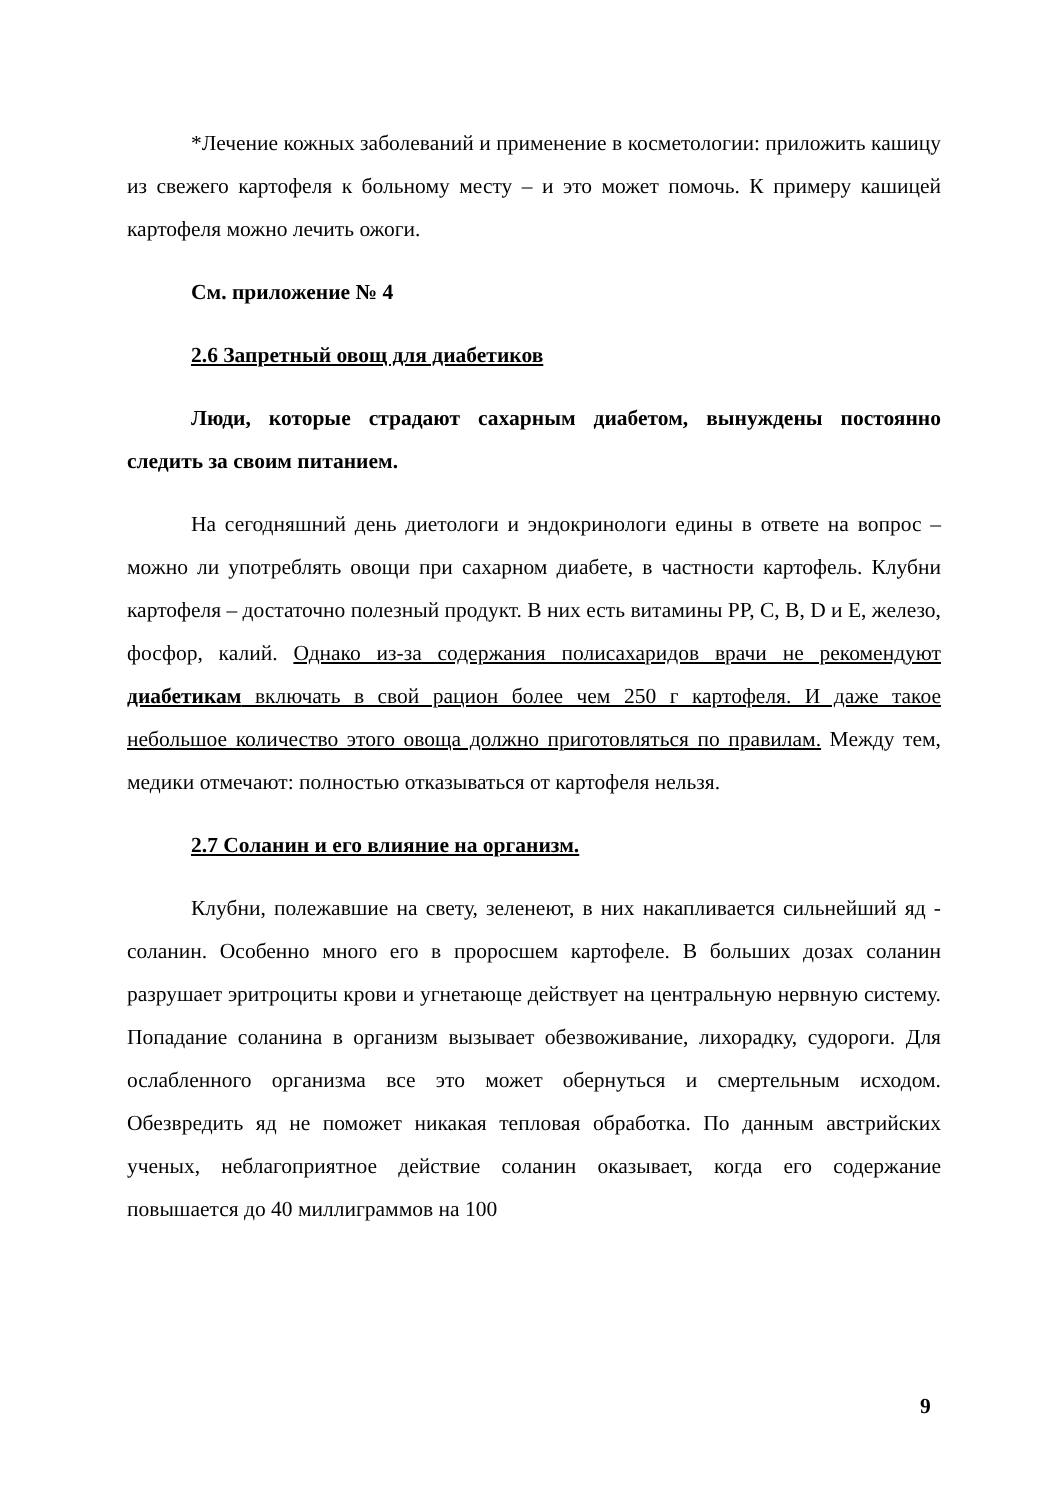*Лечение кожных заболеваний и применение в косметологии: приложить кашицу из свежего картофеля к больному месту – и это может помочь. К примеру кашицей картофеля можно лечить ожоги.
См. приложение № 4
2.6 Запретный овощ для диабетиков
Люди, которые страдают сахарным диабетом, вынуждены постоянно следить за своим питанием.
На сегодняшний день диетологи и эндокринологи едины в ответе на вопрос – можно ли употреблять овощи при сахарном диабете, в частности картофель. Клубни картофеля – достаточно полезный продукт. В них есть витамины PP, C, B, D и E, железо, фосфор, калий. Однако из-за содержания полисахаридов врачи не рекомендуют диабетикам включать в свой рацион более чем 250 г картофеля. И даже такое небольшое количество этого овоща должно приготовляться по правилам. Между тем, медики отмечают: полностью отказываться от картофеля нельзя.
2.7 Соланин и его влияние на организм.
Клубни, полежавшие на свету, зеленеют, в них накапливается сильнейший яд - соланин. Особенно много его в проросшем картофеле. В больших дозах соланин разрушает эритроциты крови и угнетающе действует на центральную нервную систему. Попадание соланина в организм вызывает обезвоживание, лихорадку, судороги. Для ослабленного организма все это может обернуться и смертельным исходом. Обезвредить яд не поможет никакая тепловая обработка. По данным австрийских ученых, неблагоприятное действие соланин оказывает, когда его содержание повышается до 40 миллиграммов на 100
9